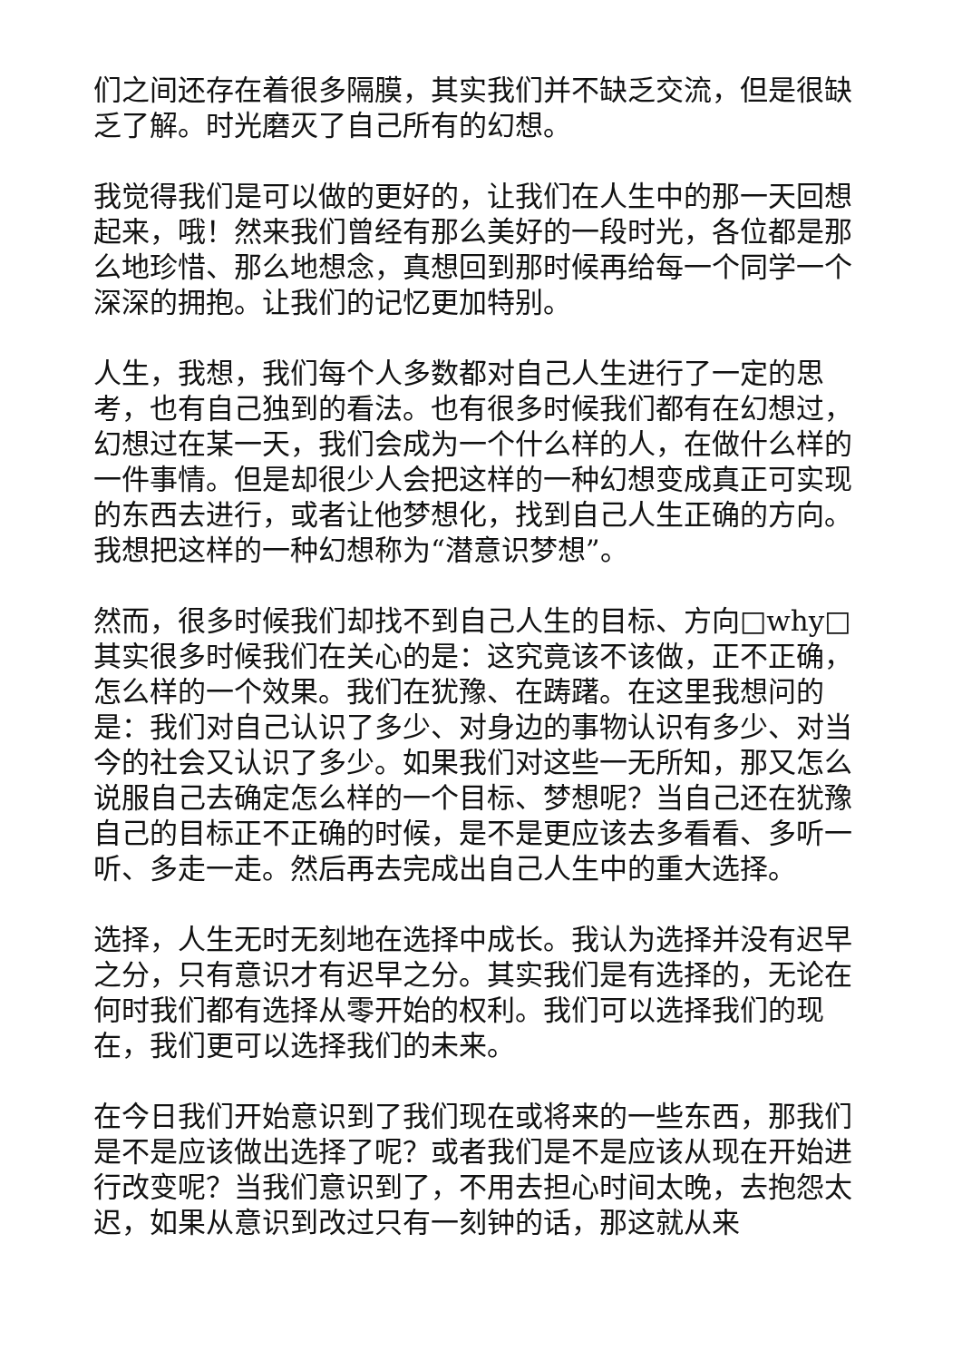们之间还存在着很多隔膜，其实我们并不缺乏交流，但是很缺乏了解。时光磨灭了自己所有的幻想。
我觉得我们是可以做的更好的，让我们在人生中的那一天回想起来，哦！然来我们曾经有那么美好的一段时光，各位都是那么地珍惜、那么地想念，真想回到那时候再给每一个同学一个深深的拥抱。让我们的记忆更加特别。
人生，我想，我们每个人多数都对自己人生进行了一定的思考，也有自己独到的看法。也有很多时候我们都有在幻想过，幻想过在某一天，我们会成为一个什么样的人，在做什么样的一件事情。但是却很少人会把这样的一种幻想变成真正可实现的东西去进行，或者让他梦想化，找到自己人生正确的方向。我想把这样的一种幻想称为“潜意识梦想”。
然而，很多时候我们却找不到自己人生的目标、方向□why□其实很多时候我们在关心的是：这究竟该不该做，正不正确，怎么样的一个效果。我们在犹豫、在踌躇。在这里我想问的是：我们对自己认识了多少、对身边的事物认识有多少、对当今的社会又认识了多少。如果我们对这些一无所知，那又怎么说服自己去确定怎么样的一个目标、梦想呢？当自己还在犹豫自己的目标正不正确的时候，是不是更应该去多看看、多听一听、多走一走。然后再去完成出自己人生中的重大选择。
选择，人生无时无刻地在选择中成长。我认为选择并没有迟早之分，只有意识才有迟早之分。其实我们是有选择的，无论在何时我们都有选择从零开始的权利。我们可以选择我们的现在，我们更可以选择我们的未来。
在今日我们开始意识到了我们现在或将来的一些东西，那我们是不是应该做出选择了呢？或者我们是不是应该从现在开始进行改变呢？当我们意识到了，不用去担心时间太晚，去抱怨太迟，如果从意识到改过只有一刻钟的话，那这就从来